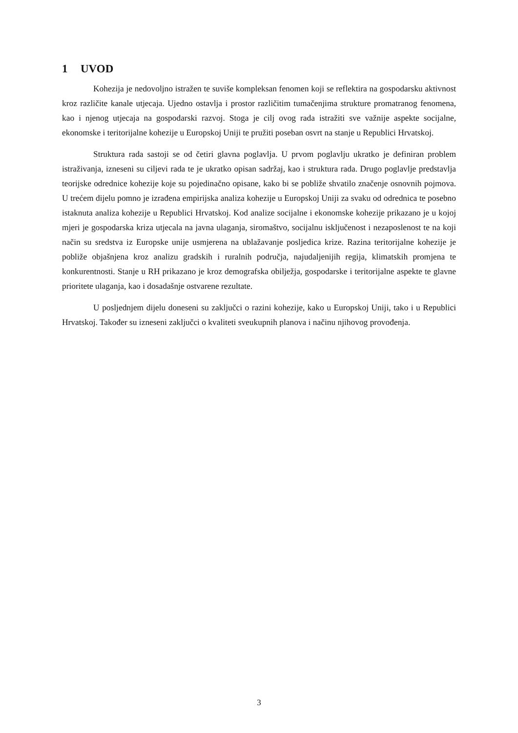1 UVOD
Kohezija je nedovoljno istražen te suviše kompleksan fenomen koji se reflektira na gospodarsku aktivnost kroz različite kanale utjecaja. Ujedno ostavlja i prostor različitim tumačenjima strukture promatranog fenomena, kao i njenog utjecaja na gospodarski razvoj. Stoga je cilj ovog rada istražiti sve važnije aspekte socijalne, ekonomske i teritorijalne kohezije u Europskoj Uniji te pružiti poseban osvrt na stanje u Republici Hrvatskoj.
Struktura rada sastoji se od četiri glavna poglavlja. U prvom poglavlju ukratko je definiran problem istraživanja, izneseni su ciljevi rada te je ukratko opisan sadržaj, kao i struktura rada. Drugo poglavlje predstavlja teorijske odrednice kohezije koje su pojedinačno opisane, kako bi se pobliže shvatilo značenje osnovnih pojmova. U trećem dijelu pomno je izrađena empirijska analiza kohezije u Europskoj Uniji za svaku od odrednica te posebno istaknuta analiza kohezije u Republici Hrvatskoj. Kod analize socijalne i ekonomske kohezije prikazano je u kojoj mjeri je gospodarska kriza utjecala na javna ulaganja, siromaštvo, socijalnu isključenost i nezaposlenost te na koji način su sredstva iz Europske unije usmjerena na ublažavanje posljedica krize. Razina teritorijalne kohezije je pobliže objašnjena kroz analizu gradskih i ruralnih područja, najudaljenijih regija, klimatskih promjena te konkurentnosti. Stanje u RH prikazano je kroz demografska obilježja, gospodarske i teritorijalne aspekte te glavne prioritete ulaganja, kao i dosadašnje ostvarene rezultate.
U posljednjem dijelu doneseni su zaključci o razini kohezije, kako u Europskoj Uniji, tako i u Republici Hrvatskoj. Također su izneseni zaključci o kvaliteti sveukupnih planova i načinu njihovog provođenja.
3